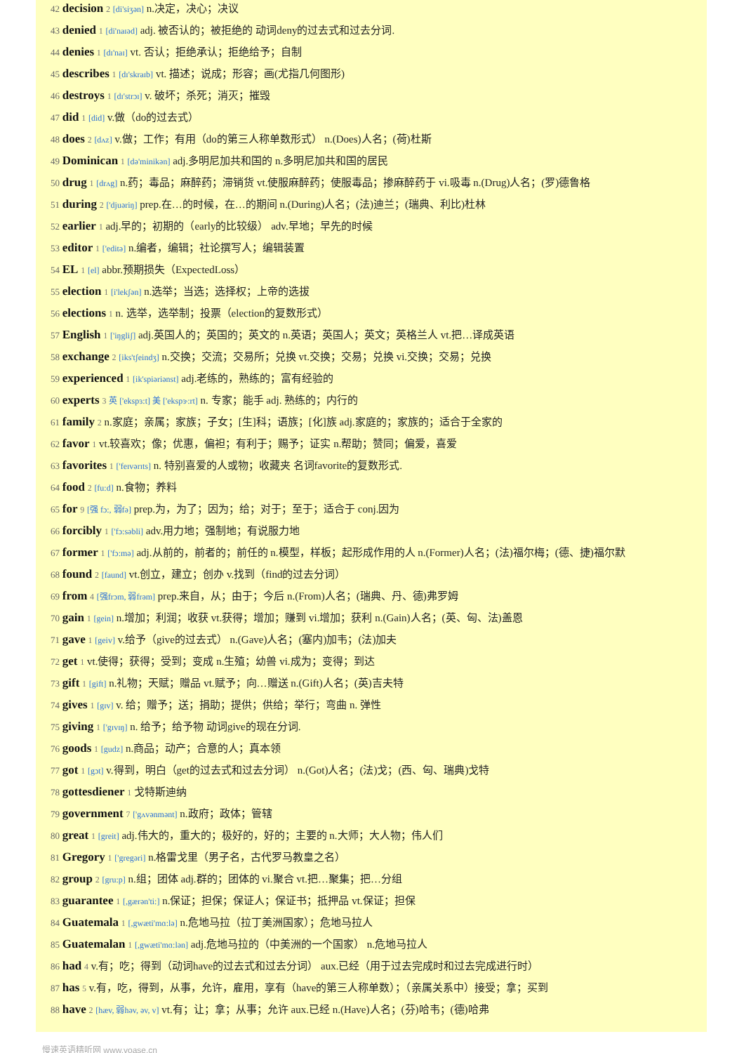42 decision 2 [di'siʒən] n.决定，决心；决议
43 denied 1 [di'naɪəd] adj. 被否认的；被拒绝的 动词deny的过去式和过去分词.
44 denies 1 [dɪ'naɪ] vt. 否认；拒绝承认；拒绝给予；自制
45 describes 1 [dɪ'skraɪb] vt. 描述；说成；形容；画(尤指几何图形)
46 destroys 1 [dɪ'strɔɪ] v. 破坏；杀死；消灭；摧毁
47 did 1 [did] v.做（do的过去式）
48 does 2 [dʌz] v.做；工作；有用（do的第三人称单数形式） n.(Does)人名；(荷)杜斯
49 Dominican 1 [də'minikən] adj.多明尼加共和国的 n.多明尼加共和国的居民
50 drug 1 [drʌg] n.药；毒品；麻醉药；滞销货 vt.使服麻醉药；使服毒品；掺麻醉药于 vi.吸毒 n.(Drug)人名；(罗)德鲁格
51 during 2 ['djuəriŋ] prep.在…的时候，在…的期间 n.(During)人名；(法)迪兰；(瑞典、利比)杜林
52 earlier 1 adj.早的；初期的（early的比较级） adv.早地；早先的时候
53 editor 1 ['editə] n.编者，编辑；社论撰写人；编辑装置
54 EL 1 [el] abbr.预期损失（ExpectedLoss）
55 election 1 [i'lekʃən] n.选举；当选；选择权；上帝的选拔
56 elections 1 n. 选举，选举制；投票（election的复数形式）
57 English 1 ['iŋgliʃ] adj.英国人的；英国的；英文的 n.英语；英国人；英文；英格兰人 vt.把…译成英语
58 exchange 2 [iks'tʃeindʒ] n.交换；交流；交易所；兑换 vt.交换；交易；兑换 vi.交换；交易；兑换
59 experienced 1 [ik'spiəriənst] adj.老练的，熟练的；富有经验的
60 experts 3 英 ['ekspɜ:t] 美 ['ekspɝ:rt] n. 专家；能手 adj. 熟练的；内行的
61 family 2 n.家庭；亲属；家族；子女；[生]科；语族；[化]族 adj.家庭的；家族的；适合于全家的
62 favor 1 vt.较喜欢；像；优惠，偏袒；有利于；赐予；证实 n.帮助；赞同；偏爱，喜爱
63 favorites 1 ['feɪvərɪts] n. 特别喜爱的人或物；收藏夹 名词favorite的复数形式.
64 food 2 [fu:d] n.食物；养料
65 for 9 [强 fɔ:, 弱fə] prep.为，为了；因为；给；对于；至于；适合于 conj.因为
66 forcibly 1 ['fɔ:səbli] adv.用力地；强制地；有说服力地
67 former 1 ['fɔ:mə] adj.从前的，前者的；前任的 n.模型，样板；起形成作用的人 n.(Former)人名；(法)福尔梅；(德、捷)福尔默
68 found 2 [faund] vt.创立，建立；创办 v.找到（find的过去分词）
69 from 4 [强frɔm, 弱frəm] prep.来自，从；由于；今后 n.(From)人名；(瑞典、丹、德)弗罗姆
70 gain 1 [gein] n.增加；利润；收获 vt.获得；增加；赚到 vi.增加；获利 n.(Gain)人名；(英、匈、法)盖恩
71 gave 1 [geiv] v.给予（give的过去式） n.(Gave)人名；(塞内)加韦；(法)加夫
72 get 1 vt.使得；获得；受到；变成 n.生殖；幼兽 vi.成为；变得；到达
73 gift 1 [gift] n.礼物；天赋；赠品 vt.赋予；向…赠送 n.(Gift)人名；(英)吉夫特
74 gives 1 [gɪv] v. 给；赠予；送；捐助；提供；供给；举行；弯曲 n. 弹性
75 giving 1 ['gɪvɪŋ] n. 给予；给予物 动词give的现在分词.
76 goods 1 [gudz] n.商品；动产；合意的人；真本领
77 got 1 [gɔt] v.得到，明白（get的过去式和过去分词） n.(Got)人名；(法)戈；(西、匈、瑞典)戈特
78 gottesdiener 1 戈特斯迪纳
79 government 7 ['gʌvənmənt] n.政府；政体；管辖
80 great 1 [greit] adj.伟大的，重大的；极好的，好的；主要的 n.大师；大人物；伟人们
81 Gregory 1 ['gregəri] n.格雷戈里（男子名，古代罗马教皇之名）
82 group 2 [gru:p] n.组；团体 adj.群的；团体的 vi.聚合 vt.把…聚集；把…分组
83 guarantee 1 [,gærən'ti:] n.保证；担保；保证人；保证书；抵押品 vt.保证；担保
84 Guatemala 1 [,gwæti'mɑ:lə] n.危地马拉（拉丁美洲国家）；危地马拉人
85 Guatemalan 1 [,gwæti'mɑ:lən] adj.危地马拉的（中美洲的一个国家） n.危地马拉人
86 had 4 v.有；吃；得到（动词have的过去式和过去分词） aux.已经（用于过去完成时和过去完成进行时）
87 has 5 v.有，吃，得到，从事，允许，雇用，享有（have的第三人称单数）；（亲属关系中）接受；拿；买到
88 have 2 [hæv, 弱həv, əv, v] vt.有；让；拿；从事；允许 aux.已经 n.(Have)人名；(芬)哈韦；(德)哈弗
慢速英语精听网 www.voase.cn